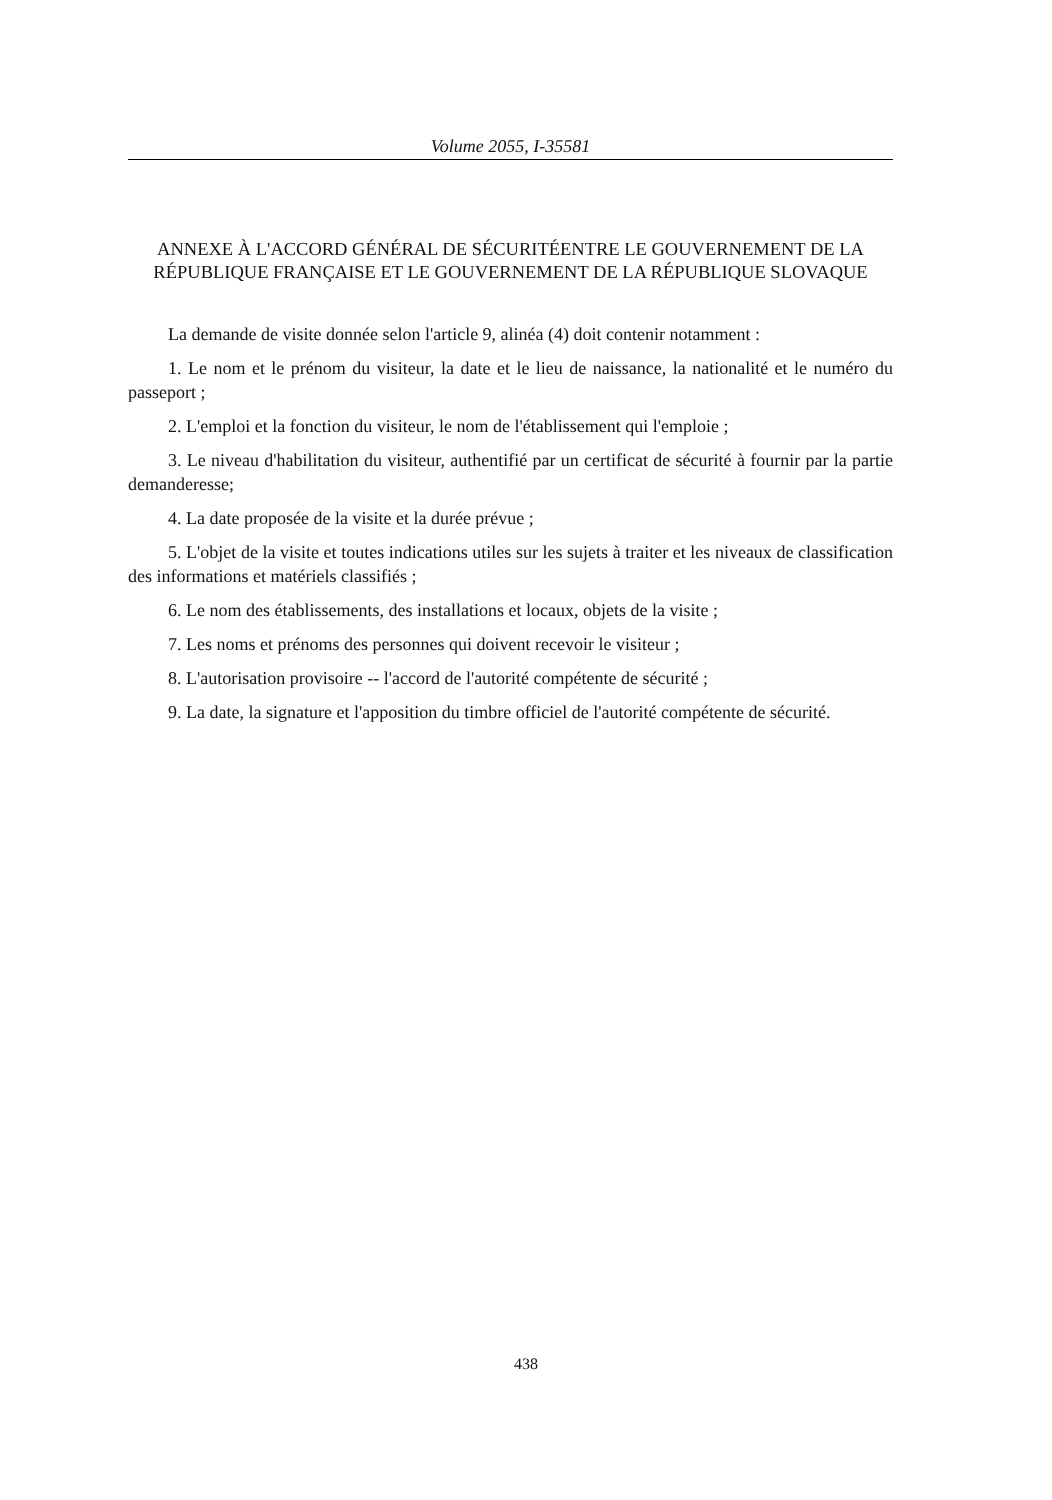Volume 2055, I-35581
ANNEXE À L'ACCORD GÉNÉRAL DE SÉCURITÉENTRE LE GOUVERNEMENT DE LA RÉPUBLIQUE FRANÇAISE ET LE GOUVERNEMENT DE LA RÉPUBLIQUE SLOVAQUE
La demande de visite donnée selon l'article 9, alinéa (4) doit contenir notamment :
1. Le nom et le prénom du visiteur, la date et le lieu de naissance, la nationalité et le numéro du passeport ;
2. L'emploi et la fonction du visiteur, le nom de l'établissement qui l'emploie ;
3. Le niveau d'habilitation du visiteur, authentifié par un certificat de sécurité à fournir par la partie demanderesse;
4. La date proposée de la visite et la durée prévue ;
5. L'objet de la visite et toutes indications utiles sur les sujets à traiter et les niveaux de classification des informations et matériels classifiés ;
6. Le nom des établissements, des installations et locaux, objets de la visite ;
7. Les noms et prénoms des personnes qui doivent recevoir le visiteur ;
8. L'autorisation provisoire -- l'accord de l'autorité compétente de sécurité ;
9. La date, la signature et l'apposition du timbre officiel de l'autorité compétente de sécurité.
438